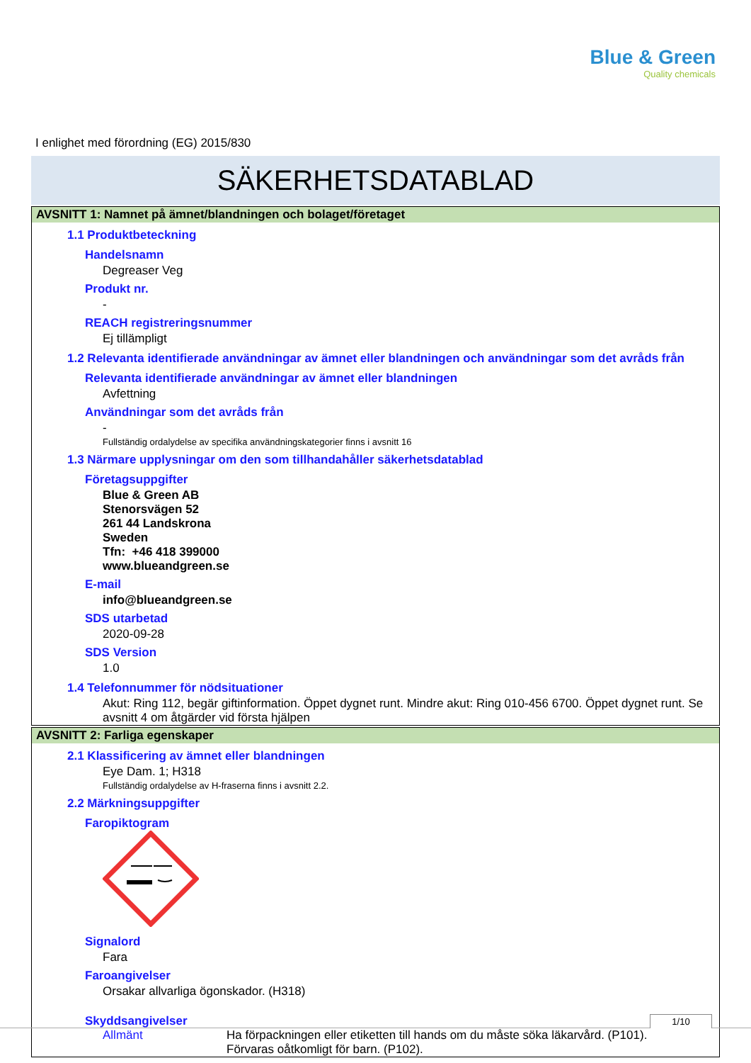Blue & Green
Quality chemicals
I enlighet med förordning (EG) 2015/830
SÄKERHETSDATABLAD
AVSNITT 1: Namnet på ämnet/blandningen och bolaget/företaget
1.1 Produktbeteckning
Handelsnamn
Degreaser Veg
Produkt nr.
-
REACH registreringsnummer
Ej tillämpligt
1.2 Relevanta identifierade användningar av ämnet eller blandningen och användningar som det avråds från
Relevanta identifierade användningar av ämnet eller blandningen
Avfettning
Användningar som det avråds från
-
Fullständig ordalydelse av specifika användningskategorier finns i avsnitt 16
1.3 Närmare upplysningar om den som tillhandahåller säkerhetsdatablad
Företagsuppgifter
Blue & Green AB
Stenorsvägen 52
261 44 Landskrona
Sweden
Tfn: +46 418 399000
www.blueandgreen.se
E-mail
info@blueandgreen.se
SDS utarbetad
2020-09-28
SDS Version
1.0
1.4 Telefonnummer för nödsituationer
Akut: Ring 112, begär giftinformation. Öppet dygnet runt. Mindre akut: Ring 010-456 6700. Öppet dygnet runt. Se avsnitt 4 om åtgärder vid första hjälpen
AVSNITT 2: Farliga egenskaper
2.1 Klassificering av ämnet eller blandningen
Eye Dam. 1; H318
Fullständig ordalydelse av H-fraserna finns i avsnitt 2.2.
2.2 Märkningsuppgifter
Faropiktogram
Signalord
Fara
Faroangivelser
Orsakar allvarliga ögonskador. (H318)
Skyddsangivelser
Allmänt Ha förpackningen eller etiketten till hands om du måste söka läkarvård. (P101).
Förvaras oåtkomligt för barn. (P102).
1/10